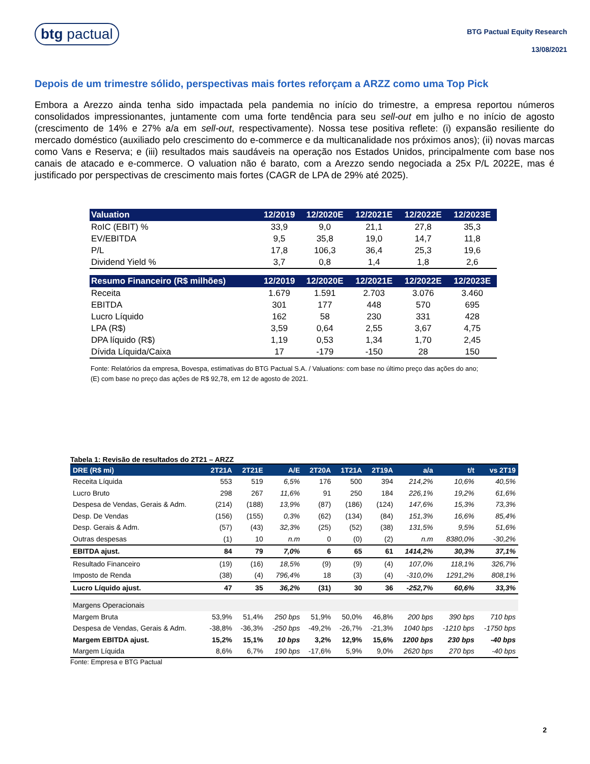btg pactual
BTG Pactual Equity Research
13/08/2021
Depois de um trimestre sólido, perspectivas mais fortes reforçam a ARZZ como uma Top Pick
Embora a Arezzo ainda tenha sido impactada pela pandemia no início do trimestre, a empresa reportou números consolidados impressionantes, juntamente com uma forte tendência para seu sell-out em julho e no início de agosto (crescimento de 14% e 27% a/a em sell-out, respectivamente). Nossa tese positiva reflete: (i) expansão resiliente do mercado doméstico (auxiliado pelo crescimento do e-commerce e da multicanalidade nos próximos anos); (ii) novas marcas como Vans e Reserva; e (iii) resultados mais saudáveis na operação nos Estados Unidos, principalmente com base nos canais de atacado e e-commerce. O valuation não é barato, com a Arezzo sendo negociada a 25x P/L 2022E, mas é justificado por perspectivas de crescimento mais fortes (CAGR de LPA de 29% até 2025).
| Valuation | 12/2019 | 12/2020E | 12/2021E | 12/2022E | 12/2023E |
| --- | --- | --- | --- | --- | --- |
| RoIC (EBIT) % | 33,9 | 9,0 | 21,1 | 27,8 | 35,3 |
| EV/EBITDA | 9,5 | 35,8 | 19,0 | 14,7 | 11,8 |
| P/L | 17,8 | 106,3 | 36,4 | 25,3 | 19,6 |
| Dividend Yield % | 3,7 | 0,8 | 1,4 | 1,8 | 2,6 |
| Resumo Financeiro (R$ milhões) | 12/2019 | 12/2020E | 12/2021E | 12/2022E | 12/2023E |
| Receita | 1.679 | 1.591 | 2.703 | 3.076 | 3.460 |
| EBITDA | 301 | 177 | 448 | 570 | 695 |
| Lucro Líquido | 162 | 58 | 230 | 331 | 428 |
| LPA (R$) | 3,59 | 0,64 | 2,55 | 3,67 | 4,75 |
| DPA líquido (R$) | 1,19 | 0,53 | 1,34 | 1,70 | 2,45 |
| Dívida Líquida/Caixa | 17 | -179 | -150 | 28 | 150 |
Fonte: Relatórios da empresa, Bovespa, estimativas do BTG Pactual S.A. / Valuations: com base no último preço das ações do ano; (E) com base no preço das ações de R$ 92,78, em 12 de agosto de 2021.
Tabela 1: Revisão de resultados do 2T21 – ARZZ
| DRE (R$ mi) | 2T21A | 2T21E | A/E | 2T20A | 1T21A | 2T19A | a/a | t/t | vs 2T19 |
| --- | --- | --- | --- | --- | --- | --- | --- | --- | --- |
| Receita Líquida | 553 | 519 | 6,5% | 176 | 500 | 394 | 214,2% | 10,6% | 40,5% |
| Lucro Bruto | 298 | 267 | 11,6% | 91 | 250 | 184 | 226,1% | 19,2% | 61,6% |
| Despesa de Vendas, Gerais & Adm. | (214) | (188) | 13,9% | (87) | (186) | (124) | 147,6% | 15,3% | 73,3% |
| Desp. De Vendas | (156) | (155) | 0,3% | (62) | (134) | (84) | 151,3% | 16,6% | 85,4% |
| Desp. Gerais & Adm. | (57) | (43) | 32,3% | (25) | (52) | (38) | 131,5% | 9,5% | 51,6% |
| Outras despesas | (1) | 10 | n.m | 0 | (0) | (2) | n.m | 8380,0% | -30,2% |
| EBITDA ajust. | 84 | 79 | 7,0% | 6 | 65 | 61 | 1414,2% | 30,3% | 37,1% |
| Resultado Financeiro | (19) | (16) | 18,5% | (9) | (9) | (4) | 107,0% | 118,1% | 326,7% |
| Imposto de Renda | (38) | (4) | 796,4% | 18 | (3) | (4) | -310,0% | 1291,2% | 808,1% |
| Lucro Líquido ajust. | 47 | 35 | 36,2% | (31) | 30 | 36 | -252,7% | 60,6% | 33,3% |
| Margens Operacionais | | | | | | | | | |
| Margem Bruta | 53,9% | 51,4% | 250 bps | 51,9% | 50,0% | 46,8% | 200 bps | 390 bps | 710 bps |
| Despesa de Vendas, Gerais & Adm. | -38,8% | -36,3% | -250 bps | -49,2% | -26,7% | -21,3% | 1040 bps | -1210 bps | -1750 bps |
| Margem EBITDA ajust. | 15,2% | 15,1% | 10 bps | 3,2% | 12,9% | 15,6% | 1200 bps | 230 bps | -40 bps |
| Margem Líquida | 8,6% | 6,7% | 190 bps | -17,6% | 5,9% | 9,0% | 2620 bps | 270 bps | -40 bps |
Fonte: Empresa e BTG Pactual
2